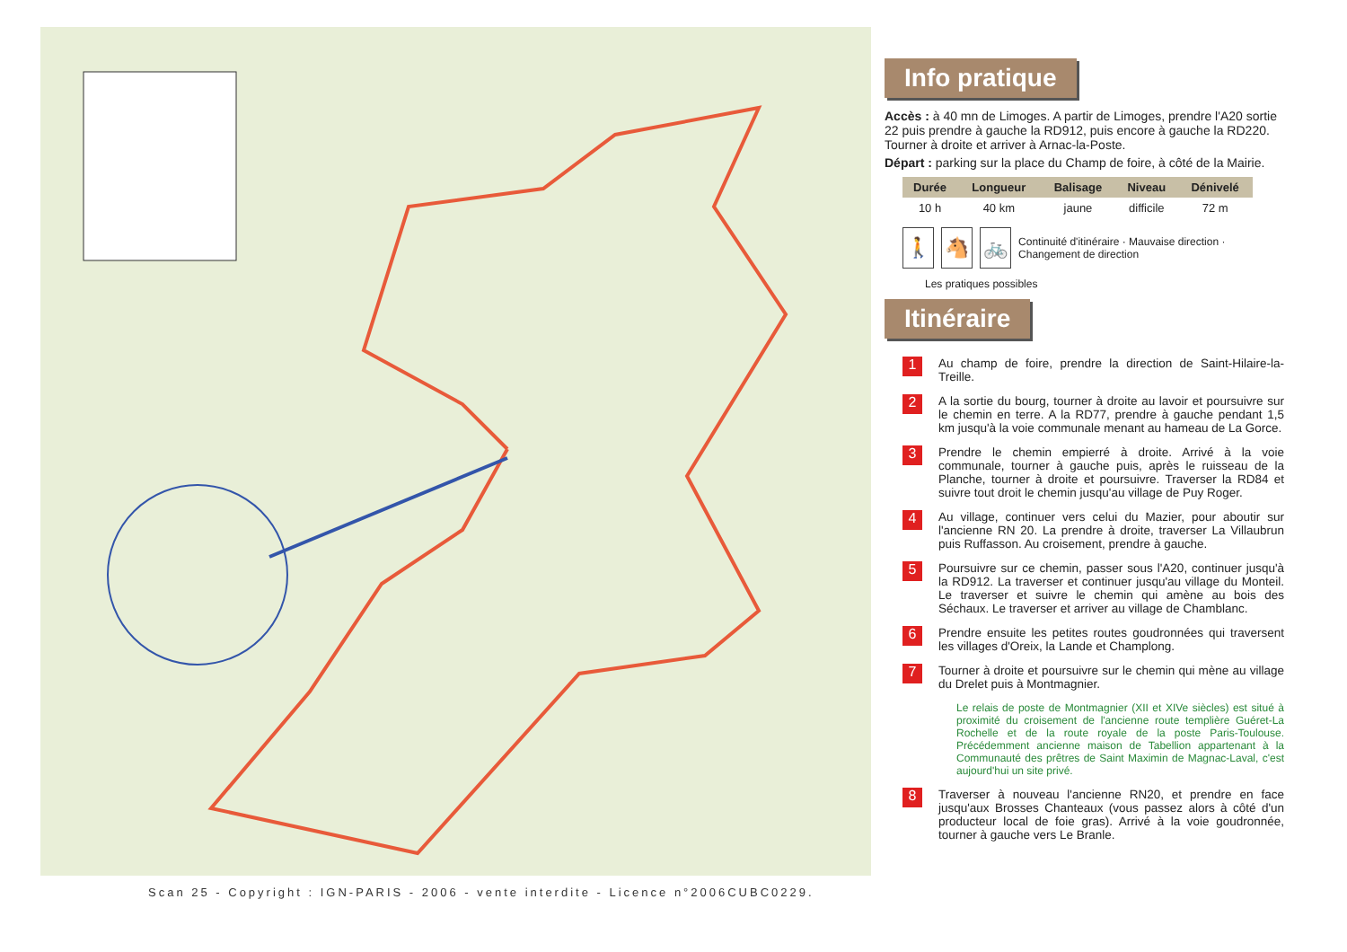Scan 25 - Copyright : IGN-PARIS - 2006 - vente interdite - Licence n°2006CUBC0229.
Info pratique
Accès : à 40 mn de Limoges. A partir de Limoges, prendre l'A20 sortie 22 puis prendre à gauche la RD912, puis encore à gauche la RD220. Tourner à droite et arriver à Arnac-la-Poste.
Départ : parking sur la place du Champ de foire, à côté de la Mairie.
| Durée | Longueur | Balisage | Niveau | Dénivelé |
| --- | --- | --- | --- | --- |
| 10 h | 40 km | jaune | difficile | 72 m |
🚶 🐴 🚲
Continuité d'itinéraire · Mauvaise direction · Changement de direction
Les pratiques possibles
Itinéraire
1
Au champ de foire, prendre la direction de Saint-Hilaire-la-Treille.
2
A la sortie du bourg, tourner à droite au lavoir et poursuivre sur le chemin en terre. A la RD77, prendre à gauche pendant 1,5 km jusqu'à la voie communale menant au hameau de La Gorce.
3
Prendre le chemin empierré à droite. Arrivé à la voie communale, tourner à gauche puis, après le ruisseau de la Planche, tourner à droite et poursuivre. Traverser la RD84 et suivre tout droit le chemin jusqu'au village de Puy Roger.
4
Au village, continuer vers celui du Mazier, pour aboutir sur l'ancienne RN 20. La prendre à droite, traverser La Villaubrun puis Ruffasson. Au croisement, prendre à gauche.
5
Poursuivre sur ce chemin, passer sous l'A20, continuer jusqu'à la RD912. La traverser et continuer jusqu'au village du Monteil. Le traverser et suivre le chemin qui amène au bois des Séchaux. Le traverser et arriver au village de Chamblanc.
6
Prendre ensuite les petites routes goudronnées qui traversent les villages d'Oreix, la Lande et Champlong.
7
Tourner à droite et poursuivre sur le chemin qui mène au village du Drelet puis à Montmagnier.
Le relais de poste de Montmagnier (XII et XIVe siècles) est situé à proximité du croisement de l'ancienne route templière Guéret-La Rochelle et de la route royale de la poste Paris-Toulouse. Précédemment ancienne maison de Tabellion appartenant à la Communauté des prêtres de Saint Maximin de Magnac-Laval, c'est aujourd'hui un site privé.
8
Traverser à nouveau l'ancienne RN20, et prendre en face jusqu'aux Brosses Chanteaux (vous passez alors à côté d'un producteur local de foie gras). Arrivé à la voie goudronnée, tourner à gauche vers Le Branle.